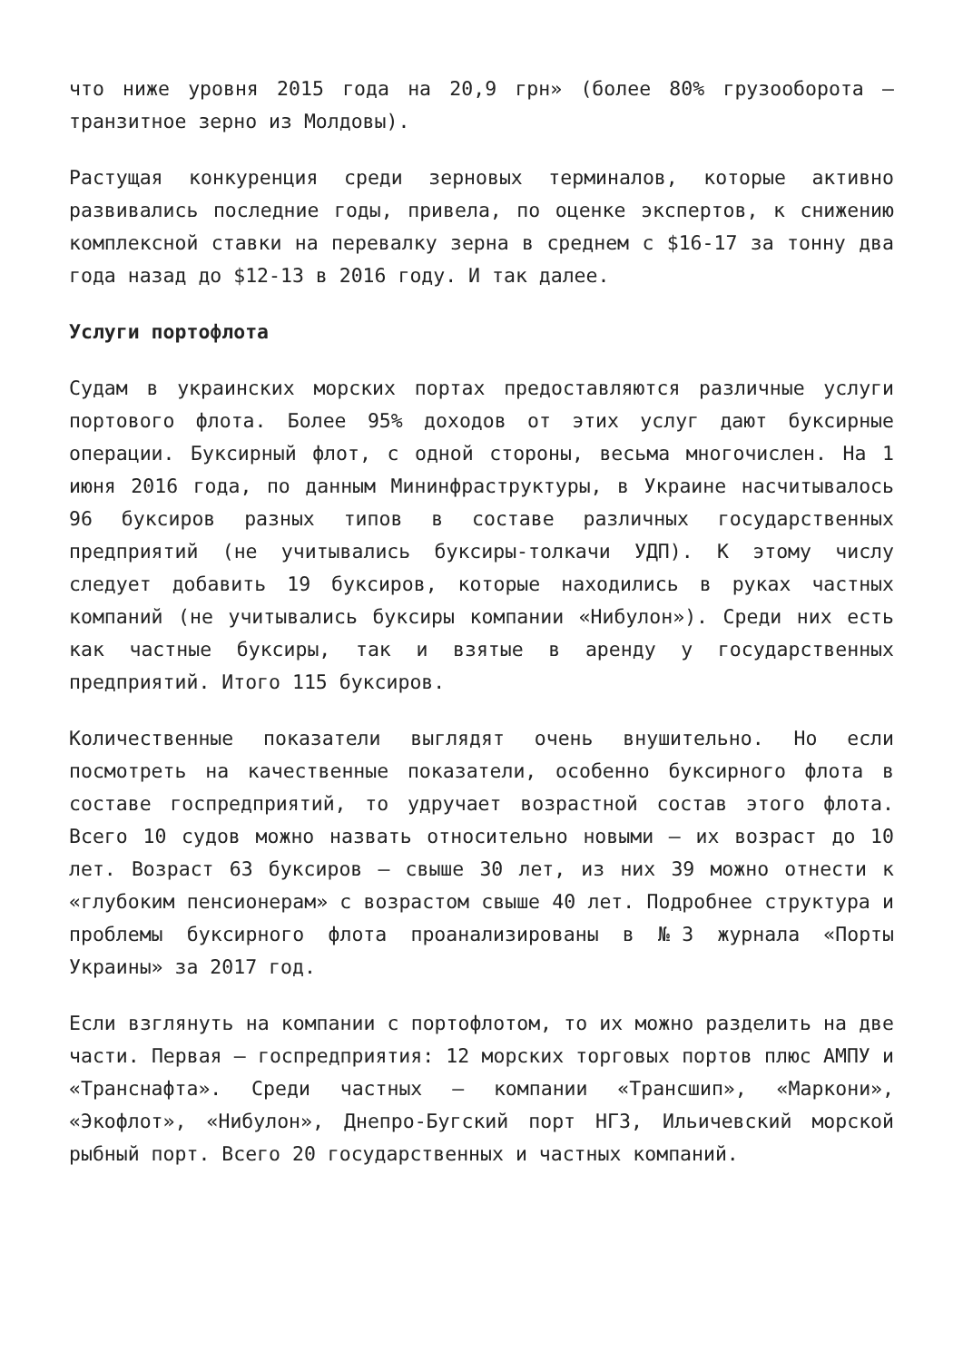что ниже уровня 2015 года на 20,9 грн» (более 80% грузооборота – транзитное зерно из Молдовы).
Растущая конкуренция среди зерновых терминалов, которые активно развивались последние годы, привела, по оценке экспертов, к снижению комплексной ставки на перевалку зерна в среднем с $16-17 за тонну два года назад до $12-13 в 2016 году. И так далее.
Услуги портофлота
Судам в украинских морских портах предоставляются различные услуги портового флота. Более 95% доходов от этих услуг дают буксирные операции. Буксирный флот, с одной стороны, весьма многочислен. На 1 июня 2016 года, по данным Мининфраструктуры, в Украине насчитывалось 96 буксиров разных типов в составе различных государственных предприятий (не учитывались буксиры-толкачи УДП). К этому числу следует добавить 19 буксиров, которые находились в руках частных компаний (не учитывались буксиры компании «Нибулон»). Среди них есть как частные буксиры, так и взятые в аренду у государственных предприятий. Итого 115 буксиров.
Количественные показатели выглядят очень внушительно. Но если посмотреть на качественные показатели, особенно буксирного флота в составе госпредприятий, то удручает возрастной состав этого флота. Всего 10 судов можно назвать относительно новыми – их возраст до 10 лет. Возраст 63 буксиров – свыше 30 лет, из них 39 можно отнести к «глубоким пенсионерам» с возрастом свыше 40 лет. Подробнее структура и проблемы буксирного флота проанализированы в №3 журнала «Порты Украины» за 2017 год.
Если взглянуть на компании с портофлотом, то их можно разделить на две части. Первая – госпредприятия: 12 морских торговых портов плюс АМПУ и «Транснафта». Среди частных – компании «Трансшип», «Маркони», «Экофлот», «Нибулон», Днепро-Бугский порт НГЗ, Ильичевский морской рыбный порт. Всего 20 государственных и частных компаний.